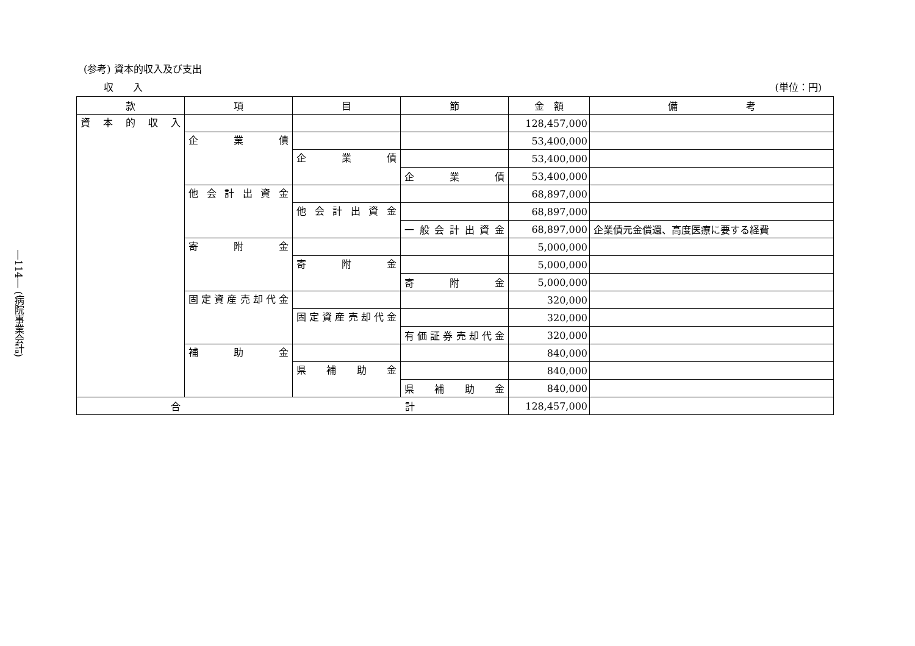―114― (病院事業会計)
(参考) 資本的収入及び支出
収　　入 (単位：円)
| 款 | 項 | 目 | 節 | 金 額 | 備 考 |
| --- | --- | --- | --- | --- | --- |
| 資本的収入 | | | | 128,457,000 | |
| | 企業債 | | | 53,400,000 | |
| | | 企業債 | | 53,400,000 | |
| | | | 企業債 | 53,400,000 | |
| | 他会計出資金 | | | 68,897,000 | |
| | | 他会計出資金 | | 68,897,000 | |
| | | | 一般会計出資金 | 68,897,000 | 企業債元金償還、高度医療に要する経費 |
| | 寄附金 | | | 5,000,000 | |
| | | 寄附金 | | 5,000,000 | |
| | | | 寄附金 | 5,000,000 | |
| | 固定資産売却代金 | | | 320,000 | |
| | | 固定資産売却代金 | | 320,000 | |
| | | | 有価証券売却代金 | 320,000 | |
| | 補助金 | | | 840,000 | |
| | | 県補助金 | | 840,000 | |
| | | | 県補助金 | 840,000 | |
| 合 計 | | | | 128,457,000 | |